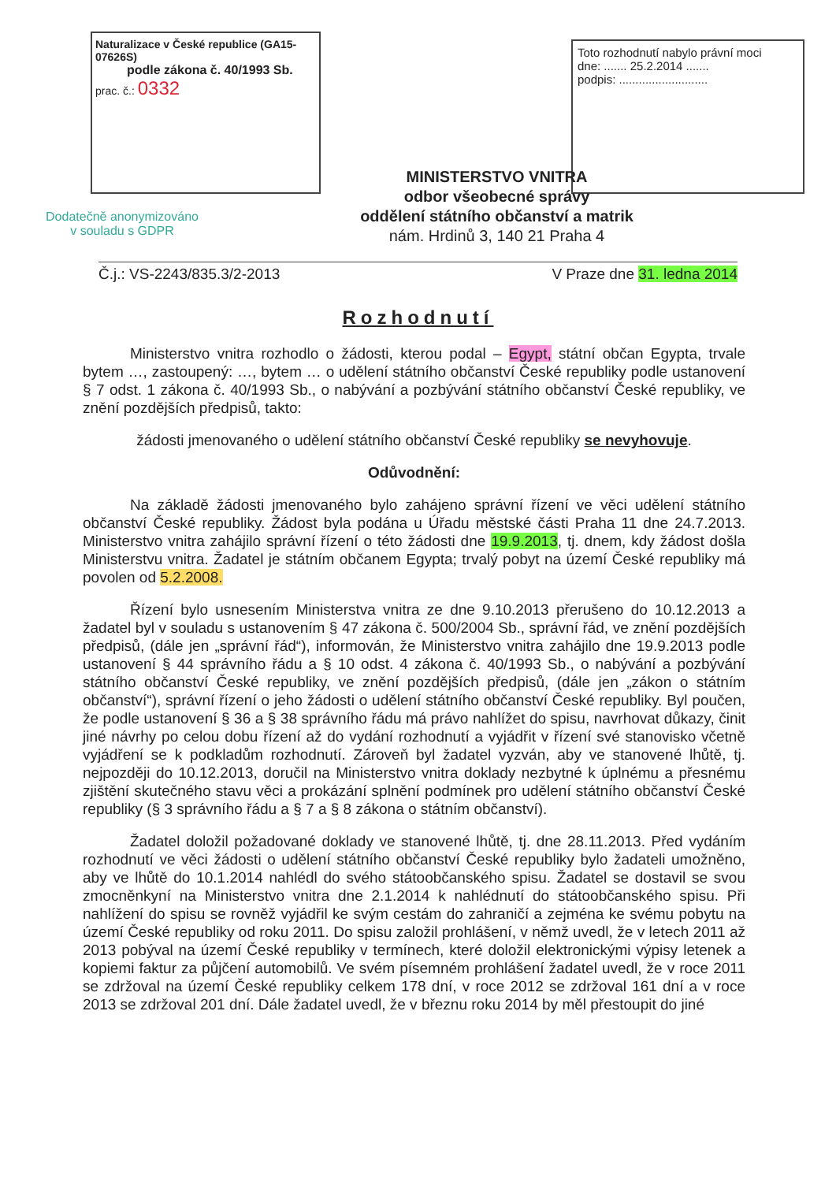Naturalizace v České republice (GA15-07626S)
podle zákona č. 40/1993 Sb.
prac. č.: 0332
Toto rozhodnutí nabylo právní moci
dne: ....... 25.2.2014 .......
podpis: ...........................
Dodatečně anonymizováno v souladu s GDPR
MINISTERSTVO VNITRA
odbor všeobecné správy
oddělení státního občanství a matrik
nám. Hrdinů 3, 140 21 Praha 4
Č.j.: VS-2243/835.3/2-2013 V Praze dne 31. ledna 2014
Rozhodnutí
Ministerstvo vnitra rozhodlo o žádosti, kterou podal – Egypt, státní občan Egypta, trvale bytem …, zastoupený: …, bytem … o udělení státního občanství České republiky podle ustanovení § 7 odst. 1 zákona č. 40/1993 Sb., o nabývání a pozbývání státního občanství České republiky, ve znění pozdějších předpisů, takto:
žádosti jmenovaného o udělení státního občanství České republiky se nevyhovuje.
Odůvodnění:
Na základě žádosti jmenovaného bylo zahájeno správní řízení ve věci udělení státního občanství České republiky. Žádost byla podána u Úřadu městské části Praha 11 dne 24.7.2013. Ministerstvo vnitra zahájilo správní řízení o této žádosti dne 19.9.2013, tj. dnem, kdy žádost došla Ministerstvu vnitra. Žadatel je státním občanem Egypta; trvalý pobyt na území České republiky má povolen od 5.2.2008.
Řízení bylo usnesením Ministerstva vnitra ze dne 9.10.2013 přerušeno do 10.12.2013 a žadatel byl v souladu s ustanovením § 47 zákona č. 500/2004 Sb., správní řád, ve znění pozdějších předpisů, (dále jen „správní řád“), informován, že Ministerstvo vnitra zahájilo dne 19.9.2013 podle ustanovení § 44 správního řádu a § 10 odst. 4 zákona č. 40/1993 Sb., o nabývání a pozbývání státního občanství České republiky, ve znění pozdějších předpisů, (dále jen „zákon o státním občanství“), správní řízení o jeho žádosti o udělení státního občanství České republiky. Byl poučen, že podle ustanovení § 36 a § 38 správního řádu má právo nahlížet do spisu, navrhovat důkazy, činit jiné návrhy po celou dobu řízení až do vydání rozhodnutí a vyjádřit v řízení své stanovisko včetně vyjádření se k podkladům rozhodnutí. Zároveň byl žadatel vyzván, aby ve stanovené lhůtě, tj. nejpozději do 10.12.2013, doručil na Ministerstvo vnitra doklady nezbytné k úplnému a přesnému zjištění skutečného stavu věci a prokázání splnění podmínek pro udělení státního občanství České republiky (§ 3 správního řádu a § 7 a § 8 zákona o státním občanství).
Žadatel doložil požadované doklady ve stanovené lhůtě, tj. dne 28.11.2013. Před vydáním rozhodnutí ve věci žádosti o udělení státního občanství České republiky bylo žadateli umožněno, aby ve lhůtě do 10.1.2014 nahlédl do svého státoobčanského spisu. Žadatel se dostavil se svou zmocněnkyní na Ministerstvo vnitra dne 2.1.2014 k nahlédnutí do státoobčanského spisu. Při nahlížení do spisu se rovněž vyjádřil ke svým cestám do zahraničí a zejména ke svému pobytu na území České republiky od roku 2011. Do spisu založil prohlášení, v němž uvedl, že v letech 2011 až 2013 pobýval na území České republiky v termínech, které doložil elektronickými výpisy letenek a kopiemi faktur za půjčení automobilů. Ve svém písemném prohlášení žadatel uvedl, že v roce 2011 se zdržoval na území České republiky celkem 178 dní, v roce 2012 se zdržoval 161 dní a v roce 2013 se zdržoval 201 dní. Dále žadatel uvedl, že v březnu roku 2014 by měl přestoupit do jiné